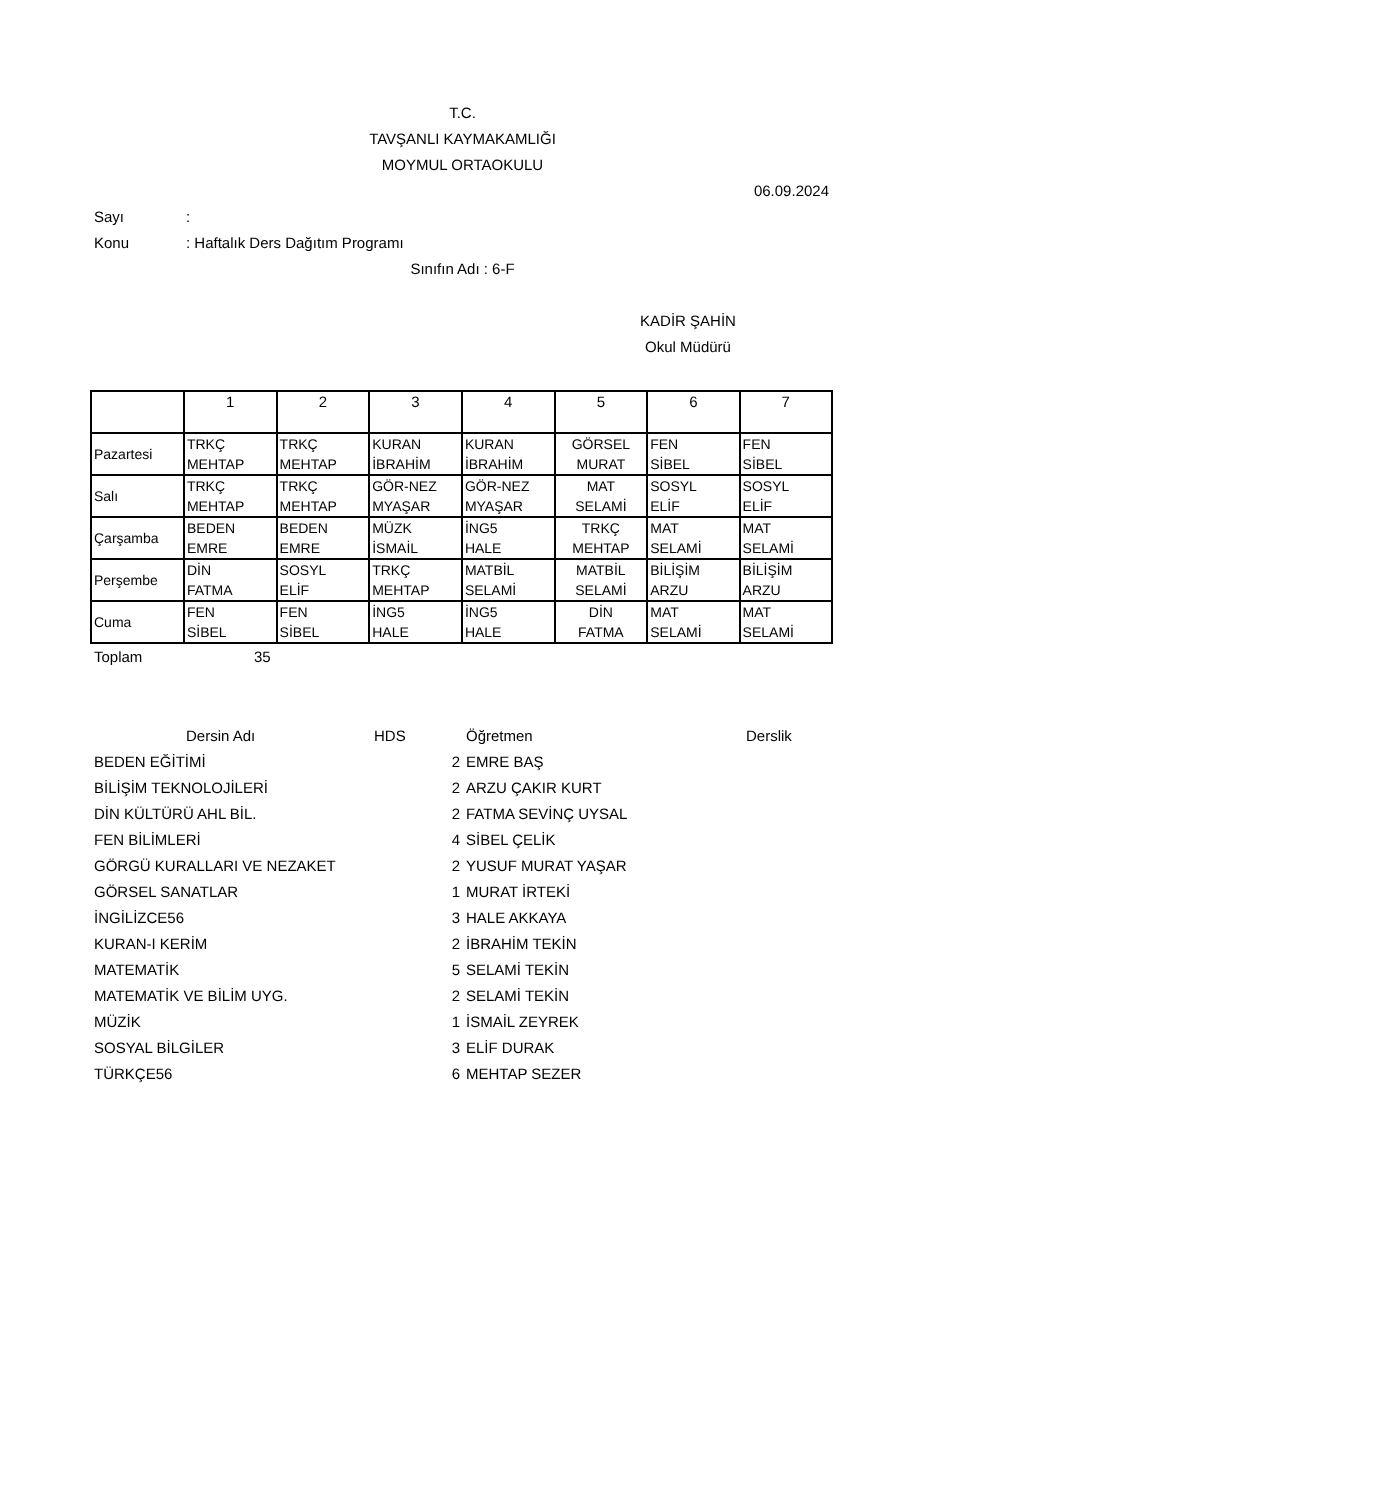T.C.
TAVŞANLI KAYMAKAMLIĞI
MOYMUL ORTAOKULU
06.09.2024
Sayı:
Konu: Haftalık Ders Dağıtım Programı
Sınıfın Adı : 6-F
KADİR ŞAHİN
Okul Müdürü
| | 1 | 2 | 3 | 4 | 5 | 6 | 7 |
| Pazartesi | TRKÇ MEHTAP | TRKÇ MEHTAP | KURAN İBRAHİM | KURAN İBRAHİM | GÖRSEL MURAT | FEN SİBEL | FEN SİBEL |
| Salı | TRKÇ MEHTAP | TRKÇ MEHTAP | GÖR-NEZ MYAŞAR | GÖR-NEZ MYAŞAR | MAT SELAMİ | SOSYL ELİF | SOSYL ELİF |
| Çarşamba | BEDEN EMRE | BEDEN EMRE | MÜZK İSMAİL | İNG5 HALE | TRKÇ MEHTAP | MAT SELAMİ | MAT SELAMİ |
| Perşembe | DİN FATMA | SOSYL ELİF | TRKÇ MEHTAP | MATBİL SELAMİ | MATBİL SELAMİ | BİLİŞİM ARZU | BİLİŞİM ARZU |
| Cuma | FEN SİBEL | FEN SİBEL | İNG5 HALE | İNG5 HALE | DİN FATMA | MAT SELAMİ | MAT SELAMİ |
Toplam 35
| Dersin Adı | HDS | Öğretmen | Derslik |
| --- | --- | --- | --- |
| BEDEN EĞİTİMİ | 2 | EMRE BAŞ |
| BİLİŞİM TEKNOLOJİLERİ | 2 | ARZU ÇAKIR KURT |
| DİN KÜLTÜRÜ AHL BİL. | 2 | FATMA SEVİNÇ UYSAL |
| FEN BİLİMLERİ | 4 | SİBEL ÇELİK |
| GÖRGÜ KURALLARI VE NEZAKET | 2 | YUSUF MURAT YAŞAR |
| GÖRSEL SANATLAR | 1 | MURAT İRTEKİ |
| İNGİLİZCE56 | 3 | HALE AKKAYA |
| KURAN-I KERİM | 2 | İBRAHİM TEKİN |
| MATEMATİK | 5 | SELAMİ TEKİN |
| MATEMATİK VE BİLİM UYG. | 2 | SELAMİ TEKİN |
| MÜZİK | 1 | İSMAİL ZEYREK |
| SOSYAL BİLGİLER | 3 | ELİF DURAK |
| TÜRKÇE56 | 6 | MEHTAP SEZER |